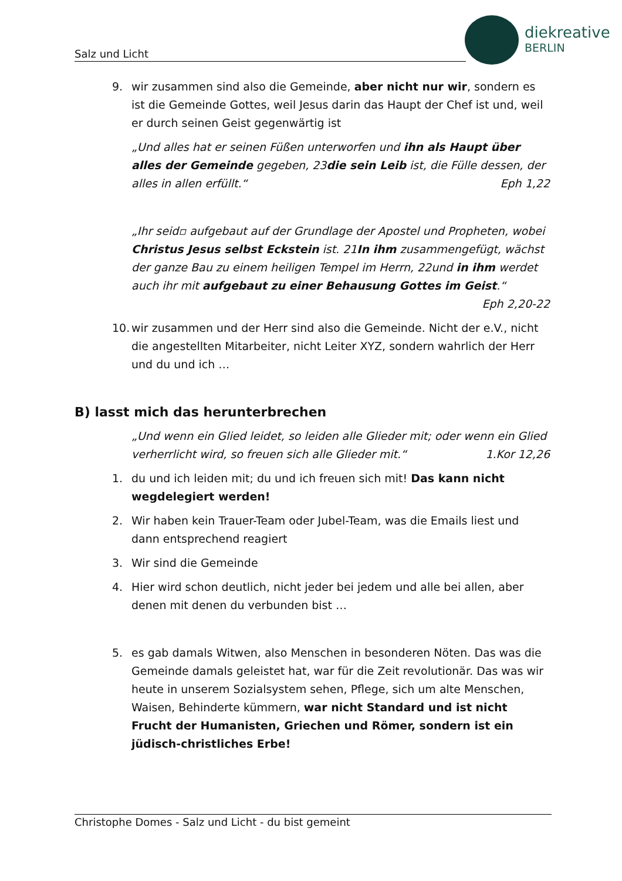Salz und Licht
diekreative
BERLIN
9. wir zusammen sind also die Gemeinde, aber nicht nur wir, sondern es ist die Gemeinde Gottes, weil Jesus darin das Haupt der Chef ist und, weil er durch seinen Geist gegenwärtig ist
„Und alles hat er seinen Füßen unterworfen und ihn als Haupt über alles der Gemeinde gegeben, 23die sein Leib ist, die Fülle dessen, der alles in allen erfüllt.“ Eph 1,22
„Ihr seid▫ aufgebaut auf der Grundlage der Apostel und Propheten, wobei Christus Jesus selbst Eckstein ist. 21In ihm zusammengefügt, wächst der ganze Bau zu einem heiligen Tempel im Herrn, 22und in ihm werdet auch ihr mit aufgebaut zu einer Behausung Gottes im Geist.“
Eph 2,20-22
10.
wir zusammen und der Herr sind also die Gemeinde. Nicht der e.V., nicht die angestellten Mitarbeiter, nicht Leiter XYZ, sondern wahrlich der Herr und du und ich …
B) lasst mich das herunterbrechen
„Und wenn ein Glied leidet, so leiden alle Glieder mit; oder wenn ein Glied verherrlicht wird, so freuen sich alle Glieder mit.“ 1.Kor 12,26
1. du und ich leiden mit; du und ich freuen sich mit! Das kann nicht wegdelegiert werden!
2. Wir haben kein Trauer-Team oder Jubel-Team, was die Emails liest und dann entsprechend reagiert
3. Wir sind die Gemeinde
4. Hier wird schon deutlich, nicht jeder bei jedem und alle bei allen, aber denen mit denen du verbunden bist …
5. es gab damals Witwen, also Menschen in besonderen Nöten. Das was die Gemeinde damals geleistet hat, war für die Zeit revolutionär. Das was wir heute in unserem Sozialsystem sehen, Pflege, sich um alte Menschen, Waisen, Behinderte kümmern, war nicht Standard und ist nicht Frucht der Humanisten, Griechen und Römer, sondern ist ein jüdisch-christliches Erbe!
Christophe Domes - Salz und Licht - du bist gemeint